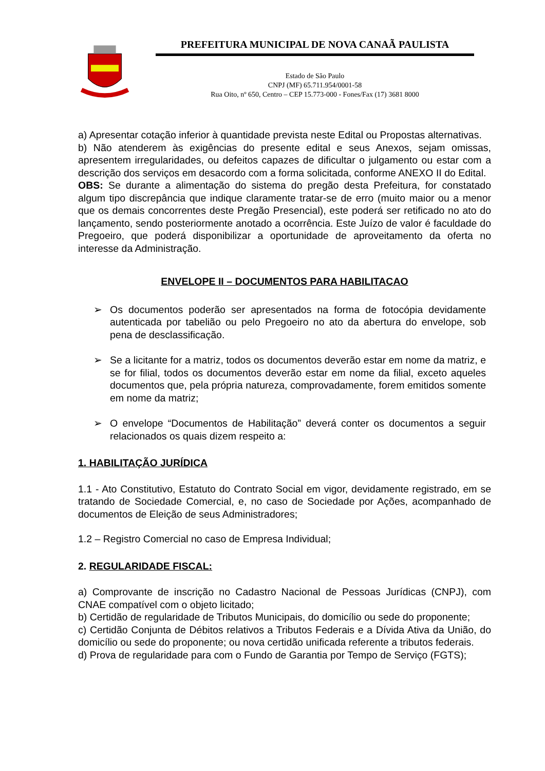PREFEITURA MUNICIPAL DE NOVA CANAÃ PAULISTA
Estado de São Paulo
CNPJ (MF) 65.711.954/0001-58
Rua Oito, nº 650, Centro – CEP 15.773-000 - Fones/Fax (17) 3681 8000
a) Apresentar cotação inferior à quantidade prevista neste Edital ou Propostas alternativas.
b) Não atenderem às exigências do presente edital e seus Anexos, sejam omissas, apresentem irregularidades, ou defeitos capazes de dificultar o julgamento ou estar com a descrição dos serviços em desacordo com a forma solicitada, conforme ANEXO II do Edital.
OBS: Se durante a alimentação do sistema do pregão desta Prefeitura, for constatado algum tipo discrepância que indique claramente tratar-se de erro (muito maior ou a menor que os demais concorrentes deste Pregão Presencial), este poderá ser retificado no ato do lançamento, sendo posteriormente anotado a ocorrência. Este Juízo de valor é faculdade do Pregoeiro, que poderá disponibilizar a oportunidade de aproveitamento da oferta no interesse da Administração.
ENVELOPE II – DOCUMENTOS PARA HABILITACAO
➢ Os documentos poderão ser apresentados na forma de fotocópia devidamente autenticada por tabelião ou pelo Pregoeiro no ato da abertura do envelope, sob pena de desclassificação.
➢ Se a licitante for a matriz, todos os documentos deverão estar em nome da matriz, e se for filial, todos os documentos deverão estar em nome da filial, exceto aqueles documentos que, pela própria natureza, comprovadamente, forem emitidos somente em nome da matriz;
➢ O envelope “Documentos de Habilitação” deverá conter os documentos a seguir relacionados os quais dizem respeito a:
1. HABILITAÇÃO JURÍDICA
1.1 - Ato Constitutivo, Estatuto do Contrato Social em vigor, devidamente registrado, em se tratando de Sociedade Comercial, e, no caso de Sociedade por Ações, acompanhado de documentos de Eleição de seus Administradores;
1.2 – Registro Comercial no caso de Empresa Individual;
2. REGULARIDADE FISCAL:
a) Comprovante de inscrição no Cadastro Nacional de Pessoas Jurídicas (CNPJ), com CNAE compatível com o objeto licitado;
b) Certidão de regularidade de Tributos Municipais, do domicílio ou sede do proponente;
c) Certidão Conjunta de Débitos relativos a Tributos Federais e a Dívida Ativa da União, do domicílio ou sede do proponente; ou nova certidão unificada referente a tributos federais.
d) Prova de regularidade para com o Fundo de Garantia por Tempo de Serviço (FGTS);